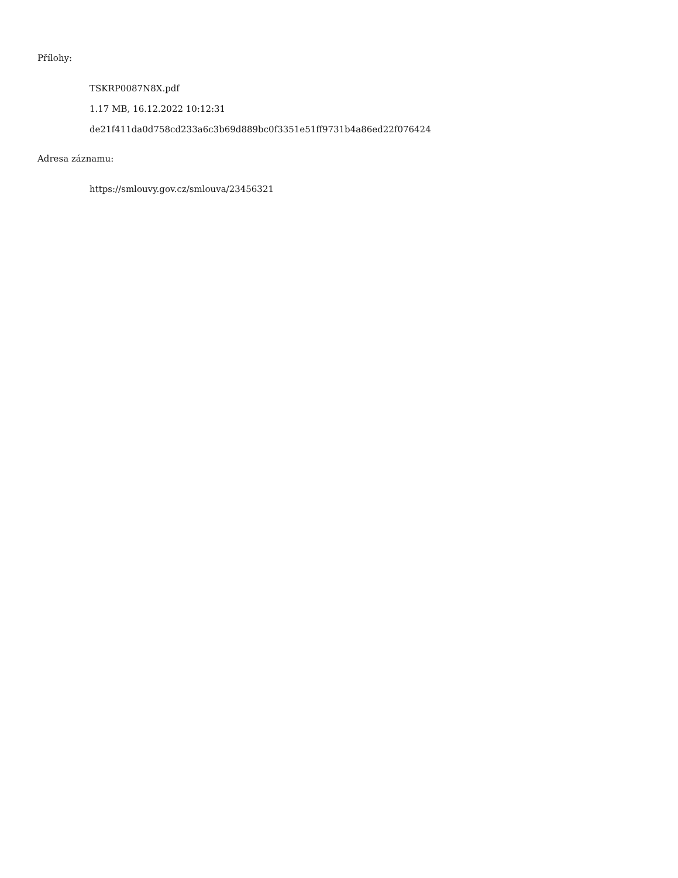Přílohy:
TSKRP0087N8X.pdf
1.17 MB, 16.12.2022 10:12:31
de21f411da0d758cd233a6c3b69d889bc0f3351e51ff9731b4a86ed22f076424
Adresa záznamu:
https://smlouvy.gov.cz/smlouva/23456321